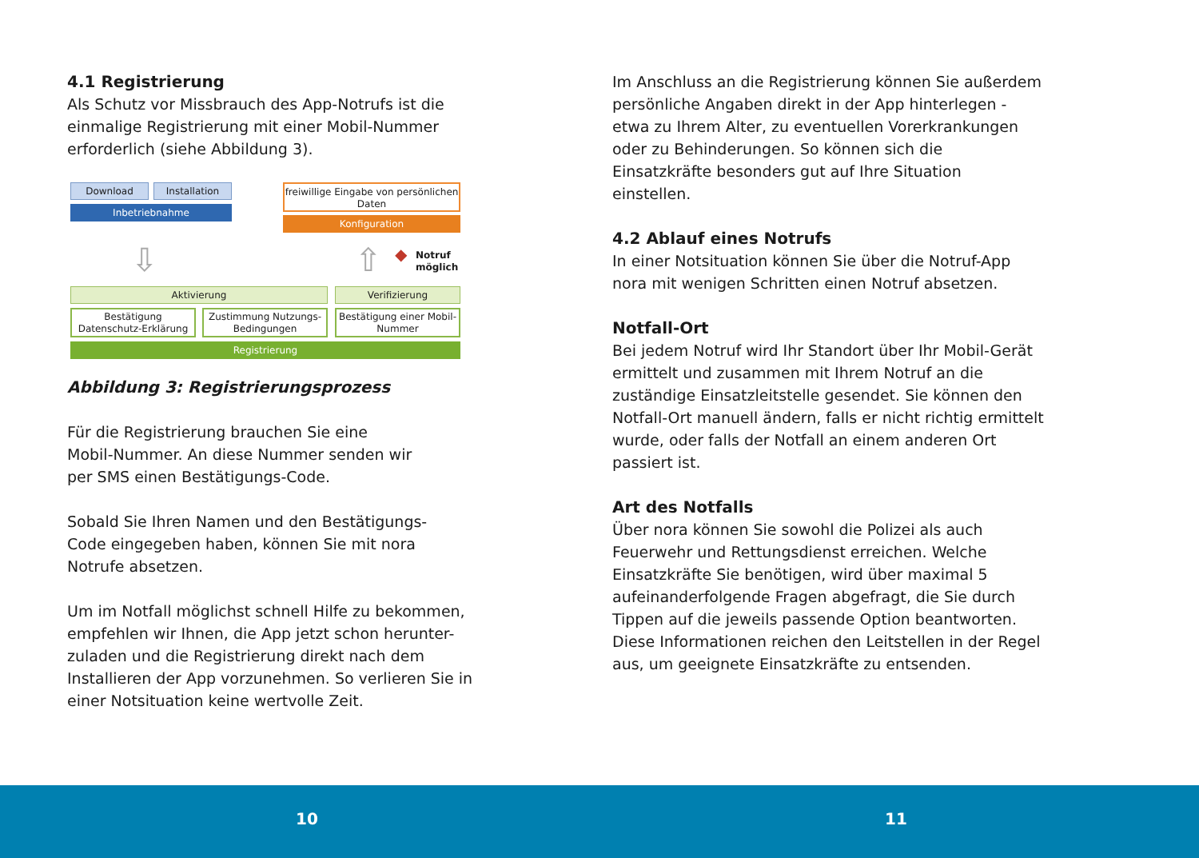4.1 Registrierung
Als Schutz vor Missbrauch des App-Notrufs ist die einmalige Registrierung mit einer Mobil-Nummer erforderlich (siehe Abbildung 3).
Download Installation
Inbetriebnahme
freiwillige Eingabe von persönlichen Daten
Konfiguration
⇩ ⇧ ◆
Notruf
möglich
Aktivierung Verifizierung
Bestätigung Datenschutz-Erklärung
Zustimmung Nutzungs-Bedingungen
Bestätigung einer Mobil-Nummer
Registrierung
Abbildung 3: Registrierungsprozess
Für die Registrierung brauchen Sie eine
Mobil-Nummer. An diese Nummer senden wir
per SMS einen Bestätigungs-Code.
Sobald Sie Ihren Namen und den Bestätigungs-
Code eingegeben haben, können Sie mit nora
Notrufe absetzen.
Um im Notfall möglichst schnell Hilfe zu bekommen, empfehlen wir Ihnen, die App jetzt schon herunter-zuladen und die Registrierung direkt nach dem Installieren der App vorzunehmen. So verlieren Sie in einer Notsituation keine wertvolle Zeit.
Im Anschluss an die Registrierung können Sie außerdem persönliche Angaben direkt in der App hinterlegen - etwa zu Ihrem Alter, zu eventuellen Vorerkrankungen oder zu Behinderungen. So können sich die Einsatzkräfte besonders gut auf Ihre Situation einstellen.
4.2 Ablauf eines Notrufs
In einer Notsituation können Sie über die Notruf-App nora mit wenigen Schritten einen Notruf absetzen.
Notfall-Ort
Bei jedem Notruf wird Ihr Standort über Ihr Mobil-Gerät ermittelt und zusammen mit Ihrem Notruf an die zuständige Einsatzleitstelle gesendet. Sie können den Notfall-Ort manuell ändern, falls er nicht richtig ermittelt wurde, oder falls der Notfall an einem anderen Ort passiert ist.
Art des Notfalls
Über nora können Sie sowohl die Polizei als auch Feuerwehr und Rettungsdienst erreichen. Welche Einsatzkräfte Sie benötigen, wird über maximal 5 aufeinanderfolgende Fragen abgefragt, die Sie durch Tippen auf die jeweils passende Option beantworten. Diese Informationen reichen den Leitstellen in der Regel aus, um geeignete Einsatzkräfte zu entsenden.
10 11